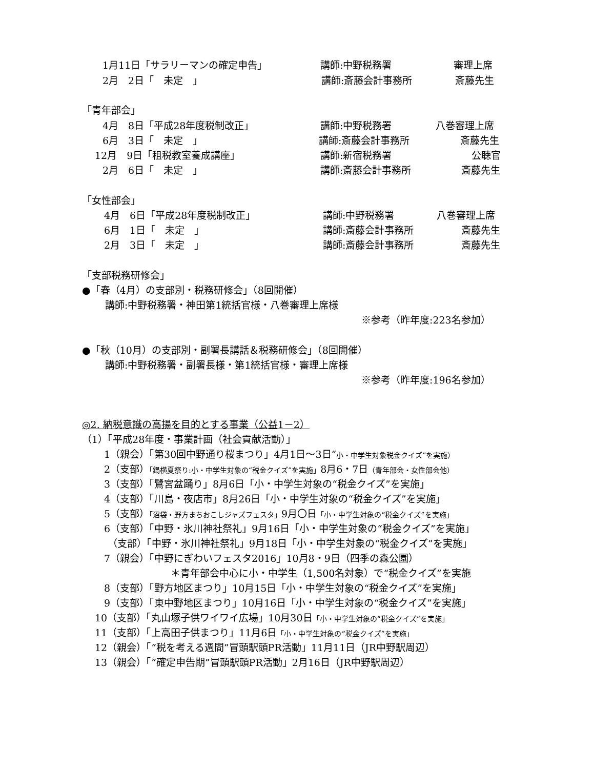1月11日「サラリーマンの確定申告」 講師:中野税務署 審理上席
2月　2日「　未定　」 講師:斎藤会計事務所 斎藤先生
「青年部会」
4月　8日「平成28年度税制改正」 講師:中野税務署 八巻審理上席
6月　3日「　未定　」 講師:斎藤会計事務所 斎藤先生
12月　9日「租税教室養成講座」 講師:新宿税務署 公聴官
2月　6日「　未定　」 講師:斎藤会計事務所 斎藤先生
「女性部会」
4月　6日「平成28年度税制改正」 講師:中野税務署 八巻審理上席
6月　1日「　未定　」 講師:斎藤会計事務所 斎藤先生
2月　3日「　未定　」 講師:斎藤会計事務所 斎藤先生
「支部税務研修会」
●「春（4月）の支部別・税務研修会」（8回開催）
講師:中野税務署・神田第1統括官様・八巻審理上席様
※参考（昨年度:223名参加）
●「秋（10月）の支部別・副署長講話＆税務研修会」（8回開催）
講師:中野税務署・副署長様・第1統括官様・審理上席様
※参考（昨年度:196名参加）
◎2. 納税意識の高揚を目的とする事業（公益1－2）
（1）「平成28年度・事業計画（社会貢献活動）」
1（親会）「第30回中野通り桜まつり」4月1日～3日“小・中学生対象税金クイズ”を実施）
2（支部）「鍋横夏祭り:小・中学生対象の“税金クイズ”を実施」8月6・7日（青年部会・女性部会他）
3（支部）「鷺宮盆踊り」8月6日「小・中学生対象の“税金クイズ”を実施」
4（支部）「川島・夜店市」8月26日「小・中学生対象の“税金クイズ”を実施」
5（支部）「沼袋・野方まちおこしジャズフェスタ」9月〇日「小・中学生対象の“税金クイズ”を実施」
6（支部）「中野・氷川神社祭礼」9月16日「小・中学生対象の“税金クイズ”を実施」
（支部）「中野・氷川神社祭礼」9月18日「小・中学生対象の“税金クイズ”を実施」
7（親会）「中野にぎわいフェスタ2016」10月8・9日（四季の森公園）
＊青年部会中心に小・中学生（1,500名対象）で“税金クイズ”を実施
8（支部）「野方地区まつり」10月15日「小・中学生対象の“税金クイズ”を実施」
9（支部）「東中野地区まつり」10月16日「小・中学生対象の“税金クイズ”を実施」
10（支部）「丸山塚子供ワイワイ広場」10月30日「小・中学生対象の“税金クイズ”を実施」
11（支部）「上高田子供まつり」11月6日「小・中学生対象の“税金クイズ”を実施」
12（親会）「“税を考える週間”冒頭駅頭PR活動」11月11日（JR中野駅周辺）
13（親会）「“確定申告期”冒頭駅頭PR活動」2月16日（JR中野駅周辺）